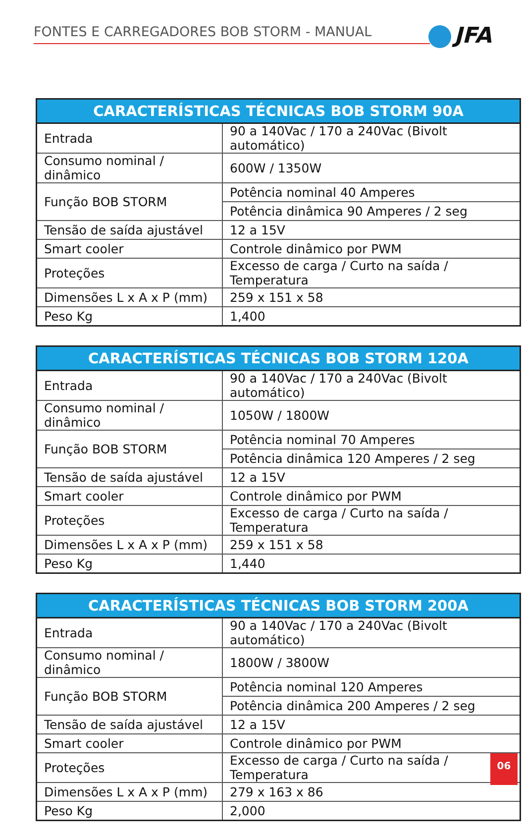FONTES E CARREGADORES BOB STORM - MANUAL JFA
| CARACTERÍSTICAS TÉCNICAS BOB STORM 90A | |
| --- | --- |
| Entrada | 90 a 140Vac / 170 a 240Vac (Bivolt automático) |
| Consumo nominal / dinâmico | 600W / 1350W |
| Função BOB STORM | Potência nominal 40 Amperes |
| | Potência dinâmica 90 Amperes / 2 seg |
| Tensão de saída ajustável | 12 a 15V |
| Smart cooler | Controle dinâmico por PWM |
| Proteções | Excesso de carga / Curto na saída / Temperatura |
| Dimensões L x A x P (mm) | 259 x 151 x 58 |
| Peso Kg | 1,400 |
| CARACTERÍSTICAS TÉCNICAS BOB STORM 120A | |
| --- | --- |
| Entrada | 90 a 140Vac / 170 a 240Vac (Bivolt automático) |
| Consumo nominal / dinâmico | 1050W / 1800W |
| Função BOB STORM | Potência nominal 70 Amperes |
| | Potência dinâmica 120 Amperes / 2 seg |
| Tensão de saída ajustável | 12 a 15V |
| Smart cooler | Controle dinâmico por PWM |
| Proteções | Excesso de carga / Curto na saída / Temperatura |
| Dimensões L x A x P (mm) | 259 x 151 x 58 |
| Peso Kg | 1,440 |
| CARACTERÍSTICAS TÉCNICAS BOB STORM 200A | |
| --- | --- |
| Entrada | 90 a 140Vac / 170 a 240Vac (Bivolt automático) |
| Consumo nominal / dinâmico | 1800W / 3800W |
| Função BOB STORM | Potência nominal 120 Amperes |
| | Potência dinâmica 200 Amperes / 2 seg |
| Tensão de saída ajustável | 12 a 15V |
| Smart cooler | Controle dinâmico por PWM |
| Proteções | Excesso de carga / Curto na saída / Temperatura |
| Dimensões L x A x P (mm) | 279 x 163 x 86 |
| Peso Kg | 2,000 |
06